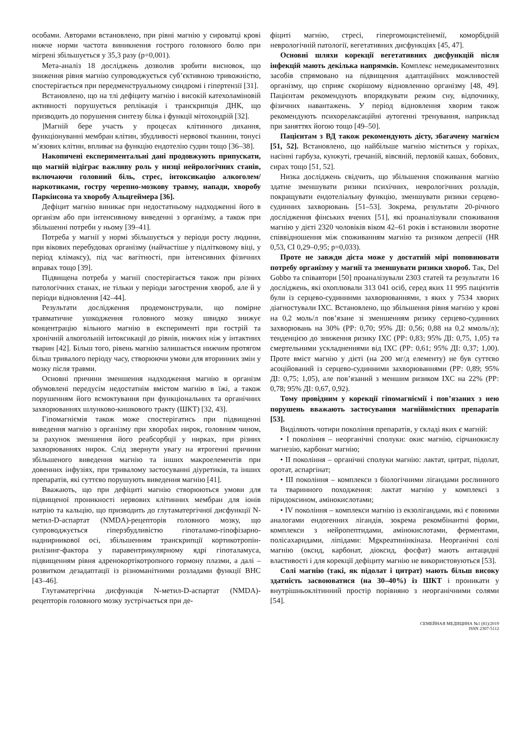особами. Авторами встановлено, при рівні магнію у сироватці крові нижче норми частота виникнення гострого головного болю при мігрені збільшується у 35,3 разу (p=0,001).
Мета-аналіз 18 досліджень дозволив зробити висновок, що зниження рівня магнію супроводжується суб’єктивною тривожністю, спостерігається при передменструальному синдромі і гіпертензії [31].
Встановлено, що на тлі дефіциту магнію і високій катехоламіновій активності порушується реплікація і транскрипція ДНК, що призводить до порушення синтезу білка і функції мітохондрій [32].
]Магній бере участь у процесах клітинного дихання, функціонуванні мембран клітин, збудливості нервової тканини, тонусі м’язових клітин, впливає на функцію ендотелію судин тощо [36–38].
Накопичені експериментальні дані продовжують припускати, що магній відіграє важливу роль у низці нейрологічних станів, включаючи головний біль, стрес, інтоксикацію алкоголем/наркотиками, гостру черепно-мозкову травму, напади, хворобу Паркінсона та хворобу Альцгеймера [36].
Дефіцит магнію виникає при недостатньому надходженні його в організм або при інтенсивному виведенні з організму, а також при збільшенні потреби у ньому [39–41].
Потреба у магнії у нормі збільшується у періоди росту людини, при вікових перебудовах організму (найчастіше у підлітковому віці, у період клімаксу), під час вагітності, при інтенсивних фізичних вправах тощо [39].
Підвищена потреба у магнії спостерігається також при різних патологічних станах, не тільки у періоди загострення хвороб, але й у періоди відновлення [42–44].
Результати дослідження продемонстрували, що помірне травматичне ушкодження головного мозку швидко знижує концентрацію вільного магнію в експерименті при гострій та хронічній алкогольній інтоксикації до рівнів, нижчих ніж у інтактних тварин [42]. Більш того, рівень магнію залишається нижчим протягом більш тривалого періоду часу, створюючи умови для вторинних змін у мозку після травми.
Основні причини зменшення надходження магнію в організм обумовлені передусім недостатнім вмістом магнію в їжі, а також порушенням його всмоктування при функціональних та органічних захворюваннях шлунково-кишкового тракту (ШКТ) [32, 43].
Гіпомагніємія також може спостерігатись при підвищенні виведення магнію з організму при хворобах нирок, головним чином, за рахунок зменшення його реабсорбції у нирках, при різних захворюваннях нирок. Слід звернути увагу на ятрогенні причини збільшеного виведення магнію та інших макроелементів при довенних інфузіях, при тривалому застосуванні діуретиків, та інших препаратів, які суттєво порушують виведення магнію [41].
Вважають, що при дефіциті магнію створюються умови для підвищеної проникності нервових клітинних мембран для іонів натрію та кальцію, що призводить до глутаматергічної дисфункції N-метил-D-аспартат (NMDA)-рецепторів головного мозку, що супроводжується гіперзбудливістю гіпоталамо-гіпофізарно-наднирникової осі, збільшенням транскрипції кортикотропін-рилізинг-фактора у паравентрикулярному ядрі гіпоталамуса, підвищенням рівня адренокортікотропного гормону плазми, а далі – розвитком дезадаптації із різноманітними розладами функції ВНС [43–46].
Глутаматергічна дисфункція N-метил-D-аспартат (NMDA)-рецепторів головного мозку зустрічається при де-
фіциті магнію, стресі, гіпергомоцистеїнемії, коморбідній неврологічній патології, вегетативних дисфункціях [45, 47].
Основні шляхи корекції вегетативних дисфункцій після інфекцій мають декілька напрямків. Комплекс немедикаментозних засобів спрямовано на підвищення адаптаційних можливостей організму, що сприяє скорішому відновленню організму [48, 49]. Пацієнтам рекомендують впорядкувати режим сну, відпочинку, фізичних навантажень. У період відновлення хворим також рекомендують психорелаксаційні аутогенні тренування, наприклад при заняттях йогою тощо [49–50].
Пацієнтам з ВД також рекомендують дієту, збагачену магнієм [51, 52]. Встановлено, що найбільше магнію міститься у горіхах, насінні гарбуза, кунжуті, гречаній, вівсяній, перловій кашах, бобових, сирах тощо [51, 52].
Низка досліджень свідчить, що збільшення споживання магнію здатне зменшувати ризики психічних, неврологічних розладів, покращувати ендотеліальну функцію, зменшувати ризики серцево-судинних захворювань [51–53]. Зокрема, результати 20-річного дослідження фінських вчених [51], які проаналізували споживання магнію у дієті 2320 чоловіків віком 42–61 років і встановили зворотне співвідношення між споживанням магнію та ризиком депресії (HR 0,53, CI 0,29–0,95; p=0,033).
Проте не завжди дієта може у достатній мірі поповнювати потребу організму у магнії та зменшувати ризики хвороб. Так, Del Gobbo та співавтори [50] проаналізували 2303 статей та результати 16 досліджень, які охоплювали 313 041 осіб, серед яких 11 995 пацієнтів були із серцево-судинними захворюваннями, з яких у 7534 хворих діагностували ІХС. Встановлено, що збільшення рівня магнію у крові на 0,2 моль/л пов’язане зі зменшенням ризику серцево-судинних захворювань на 30% (РР: 0,70; 95% ДІ: 0,56; 0,88 на 0,2 ммоль/л); тенденцією до зниження ризику ІХС (РР: 0,83; 95% ДІ: 0,75, 1,05) та смертельними ускладненнями від ІХС (РР: 0,61; 95% ДІ: 0,37; 1,00). Проте вміст магнію у дієті (на 200 мг/д елементу) не був суттєво асоційований із серцево-судинними захворюваннями (РР: 0,89; 95% ДІ: 0,75; 1,05), але пов’язаний з меншим ризиком ІХС на 22% (РР: 0,78; 95% ДІ: 0,67, 0,92).
Тому провідним у корекції гіпомагніємії і пов’язаних з нею порушень вважають застосування магнійвмістних препаратів [53].
Виділяють чотири покоління препаратів, у складі яких є магній:
• I покоління – неорганічні сполуки: окис магнію, сірчанокислу магнезію, карбонат магнію;
• II покоління – органічні сполуки магнію: лактат, цитрат, підолат, оротат, аспаргінат;
• III покоління – комплекси з біологічними лігандами рослинного та тваринного походження: лактат магнію у комплексі з піридоксином, амінокислотами;
• IV покоління – комплекси магнію із екзолігандами, які є повними аналогами ендогенних лігандів, зокрема рекомбінантні форми, комплекси з нейропептидами, амінокислотами, ферментами, полісахаридами, ліпідами: Mgкреатинінкіназа. Неорганічні солі магнію (оксид, карбонат, діоксид, фосфат) мають антацидні властивості і для корекції дефіциту магнію не використовуються [53].
Солі магнію (такі, як підолат і цитрат) мають більш високу здатність засвоюватися (на 30–40%) із ШКТ і проникати у внутрішньоклітинний простір порівняно з неорганічними солями [54].
СЕМЕЙНАЯ МЕДИЦИНА №1 (81)/2019
ISSN 2307-5112